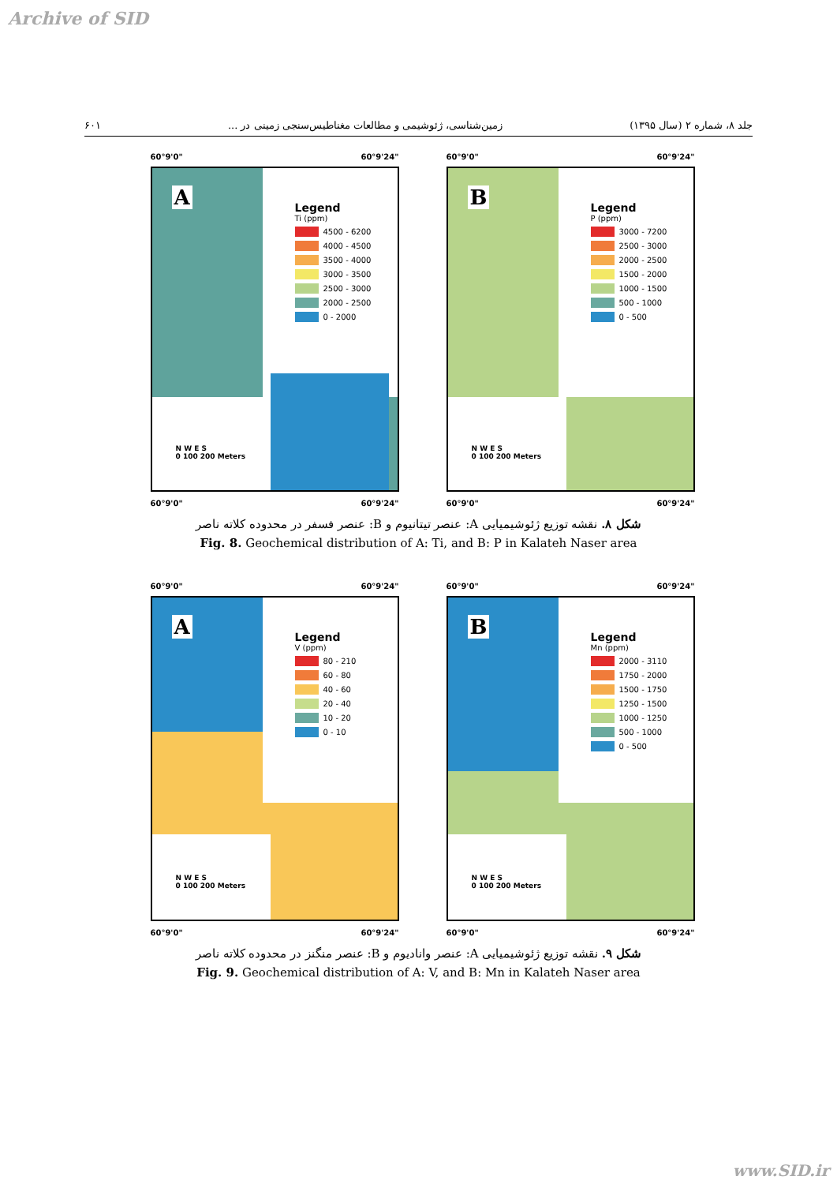Archive of SID
جلد ۸، شماره ۲ (سال ۱۳۹۵) زمین‌شناسی، ژئوشیمی و مطالعات مغناطیس‌سنجی زمینی در ... ۶۰۱
60°9'0" 60°9'24"
A
Legend
Ti (ppm)
4500 - 6200
4000 - 4500
3500 - 4000
3000 - 3500
2500 - 3000
2000 - 2500
0 - 2000
N W E S
0 100 200 Meters
60°9'0" 60°9'24"
60°9'0" 60°9'24"
B
Legend
P (ppm)
3000 - 7200
2500 - 3000
2000 - 2500
1500 - 2000
1000 - 1500
500 - 1000
0 - 500
N W E S
0 100 200 Meters
60°9'0" 60°9'24"
شکل ۸. نقشه توزیع ژئوشیمیایی A: عنصر تیتانیوم و B: عنصر فسفر در محدوده کلاته ناصر
Fig. 8. Geochemical distribution of A: Ti, and B: P in Kalateh Naser area
60°9'0" 60°9'24"
A
Legend
V (ppm)
80 - 210
60 - 80
40 - 60
20 - 40
10 - 20
0 - 10
N W E S
0 100 200 Meters
60°9'0" 60°9'24"
60°9'0" 60°9'24"
B
Legend
Mn (ppm)
2000 - 3110
1750 - 2000
1500 - 1750
1250 - 1500
1000 - 1250
500 - 1000
0 - 500
N W E S
0 100 200 Meters
60°9'0" 60°9'24"
شکل ۹. نقشه توزیع ژئوشیمیایی A: عنصر وانادیوم و B: عنصر منگنز در محدوده کلاته ناصر
Fig. 9. Geochemical distribution of A: V, and B: Mn in Kalateh Naser area
www.SID.ir